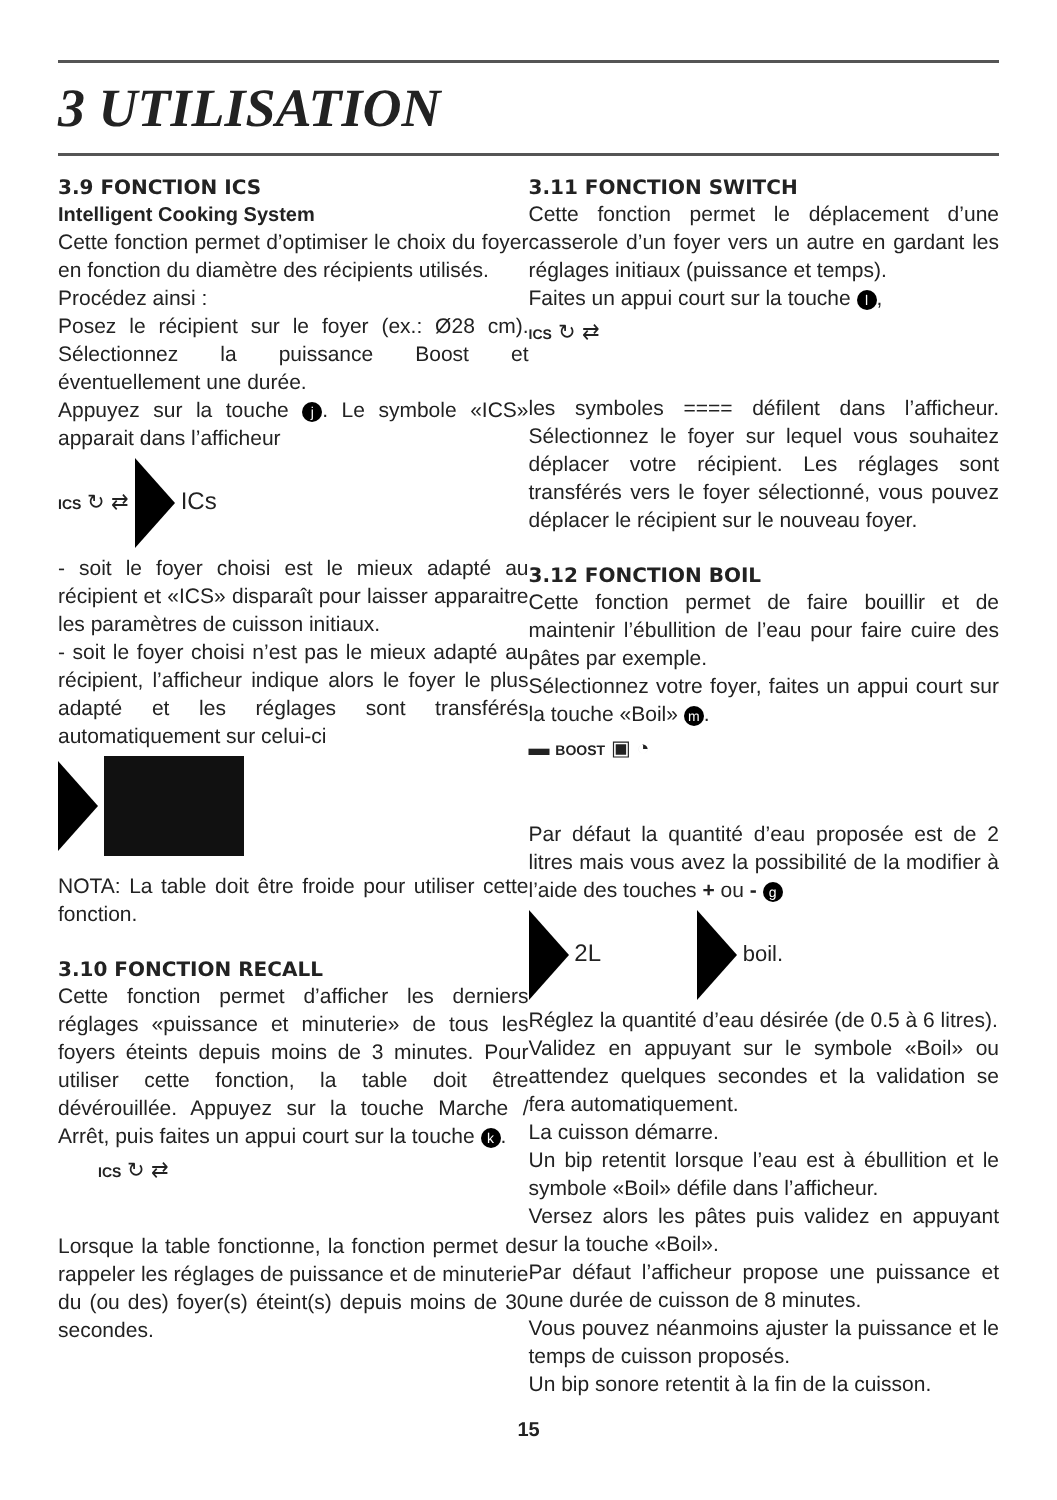3 UTILISATION
3.9 FONCTION ICS
Intelligent Cooking System
Cette fonction permet d’optimiser le choix du foyer en fonction du diamètre des récipients utilisés.
Procédez ainsi :
Posez le récipient sur le foyer (ex.: Ø28 cm). Sélectionnez la puissance Boost et éventuellement une durée.
Appuyez sur la touche j. Le symbole «ICS» apparait dans l’afficheur
ICS ↻ ⇄ ICs
- soit le foyer choisi est le mieux adapté au récipient et «ICS» disparaît pour laisser apparaitre les paramètres de cuisson initiaux.
- soit le foyer choisi n’est pas le mieux adapté au récipient, l’afficheur indique alors le foyer le plus adapté et les réglages sont transférés automatiquement sur celui-ci
NOTA: La table doit être froide pour utiliser cette fonction.
3.10 FONCTION RECALL
Cette fonction permet d’afficher les derniers réglages «puissance et minuterie» de tous les foyers éteints depuis moins de 3 minutes. Pour utiliser cette fonction, la table doit être dévérouillée. Appuyez sur la touche Marche / Arrêt, puis faites un appui court sur la touche k.
ICS ↻ ⇄
Lorsque la table fonctionne, la fonction permet de rappeler les réglages de puissance et de minuterie du (ou des) foyer(s) éteint(s) depuis moins de 30 secondes.
3.11 FONCTION SWITCH
Cette fonction permet le déplacement d’une casserole d’un foyer vers un autre en gardant les réglages initiaux (puissance et temps).
Faites un appui court sur la touche l,
ICS ↻ ⇄
les symboles ==== défilent dans l’afficheur. Sélectionnez le foyer sur lequel vous souhaitez déplacer votre récipient. Les réglages sont transférés vers le foyer sélectionné, vous pouvez déplacer le récipient sur le nouveau foyer.
3.12 FONCTION BOIL
Cette fonction permet de faire bouillir et de maintenir l’ébullition de l’eau pour faire cuire des pâtes par exemple.
Sélectionnez votre foyer, faites un appui court sur la touche «Boil» m.
▬ BOOST ▣ ◔
Par défaut la quantité d’eau proposée est de 2 litres mais vous avez la possibilité de la modifier à l’aide des touches + ou - g
2L boil.
Réglez la quantité d’eau désirée (de 0.5 à 6 litres).
Validez en appuyant sur le symbole «Boil» ou attendez quelques secondes et la validation se fera automatiquement.
La cuisson démarre.
Un bip retentit lorsque l’eau est à ébullition et le symbole «Boil» défile dans l’afficheur.
Versez alors les pâtes puis validez en appuyant sur la touche «Boil».
Par défaut l’afficheur propose une puissance et une durée de cuisson de 8 minutes.
Vous pouvez néanmoins ajuster la puissance et le temps de cuisson proposés.
Un bip sonore retentit à la fin de la cuisson.
15